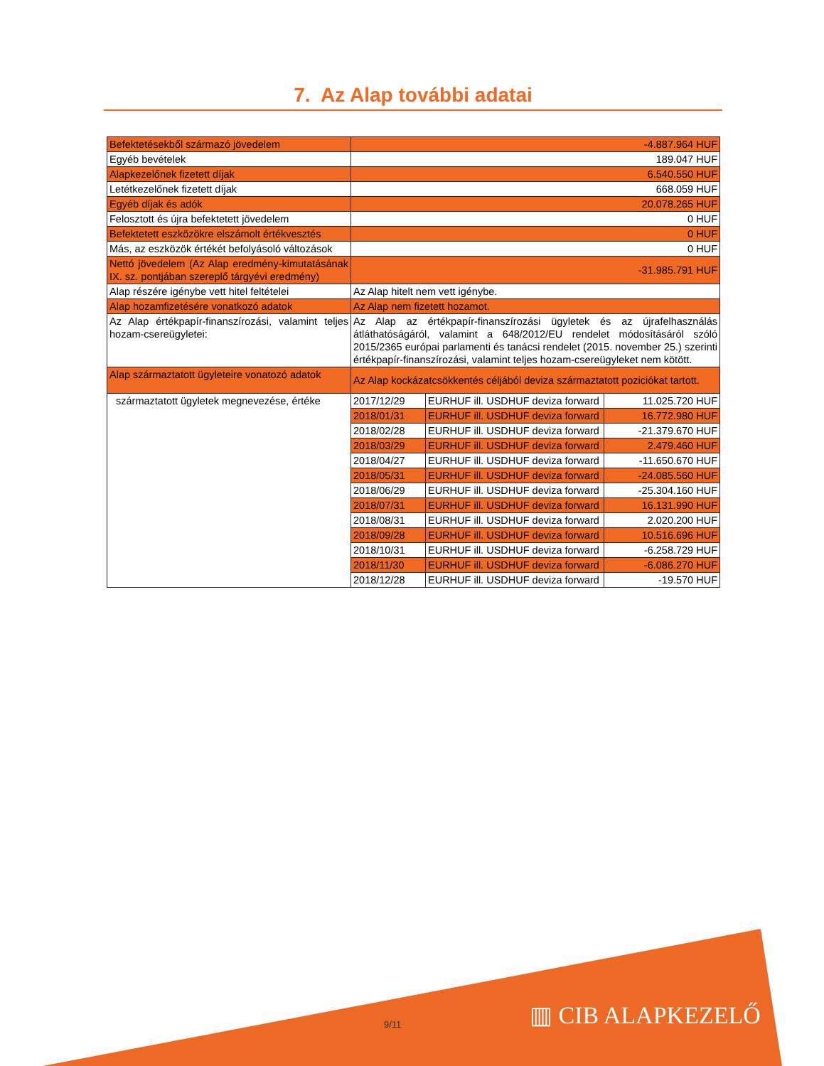7. Az Alap további adatai
| Befektetésekből származó jövedelem | -4.887.964 HUF | | |
| Egyéb bevételek | 189.047 HUF | | |
| Alapkezelőnek fizetett díjak | 6.540.550 HUF | | |
| Letétkezelőnek fizetett díjak | 668.059 HUF | | |
| Egyéb díjak és adók | 20.078.265 HUF | | |
| Felosztott és újra befektetett jövedelem | 0 HUF | | |
| Befektetett eszközökre elszámolt értékvesztés | 0 HUF | | |
| Más, az eszközök értékét befolyásoló változások | 0 HUF | | |
| Nettó jövedelem (Az Alap eredmény-kimutatásának IX. sz. pontjában szereplő tárgyévi eredmény) | -31.985.791 HUF | | |
| Alap részére igénybe vett hitel feltételei | Az Alap hitelt nem vett igénybe. | | |
| Alap hozamfizetésére vonatkozó adatok | Az Alap nem fizetett hozamot. | | |
| Az Alap értékpapír-finanszírozási, valamint teljes hozam-csereügyletei: | Az Alap az értékpapír-finanszírozási ügyletek és az újrafelhasználás átláthatóságáról, valamint a 648/2012/EU rendelet módosításáról szóló 2015/2365 európai parlamenti és tanácsi rendelet (2015. november 25.) szerinti értékpapír-finanszírozási, valamint teljes hozam-csereügyleket nem kötött. | | |
| Alap származtatott ügyleteire vonatozó adatok | Az Alap kockázatcsökkentés céljából deviza származtatott poziciókat tartott. | | |
| származtatott ügyletek megnevezése, értéke | 2017/12/29 | EURHUF ill. USDHUF deviza forward | 11.025.720 HUF |
| | 2018/01/31 | EURHUF ill. USDHUF deviza forward | 16.772.980 HUF |
| | 2018/02/28 | EURHUF ill. USDHUF deviza forward | -21.379.670 HUF |
| | 2018/03/29 | EURHUF ill. USDHUF deviza forward | 2.479.460 HUF |
| | 2018/04/27 | EURHUF ill. USDHUF deviza forward | -11.650.670 HUF |
| | 2018/05/31 | EURHUF ill. USDHUF deviza forward | -24.085.560 HUF |
| | 2018/06/29 | EURHUF ill. USDHUF deviza forward | -25.304.160 HUF |
| | 2018/07/31 | EURHUF ill. USDHUF deviza forward | 16.131.990 HUF |
| | 2018/08/31 | EURHUF ill. USDHUF deviza forward | 2.020.200 HUF |
| | 2018/09/28 | EURHUF ill. USDHUF deviza forward | 10.516.696 HUF |
| | 2018/10/31 | EURHUF ill. USDHUF deviza forward | -6.258.729 HUF |
| | 2018/11/30 | EURHUF ill. USDHUF deviza forward | -6.086.270 HUF |
| | 2018/12/28 | EURHUF ill. USDHUF deviza forward | -19.570 HUF |
9/11 ▥ CIB ALAPKEZELŐ